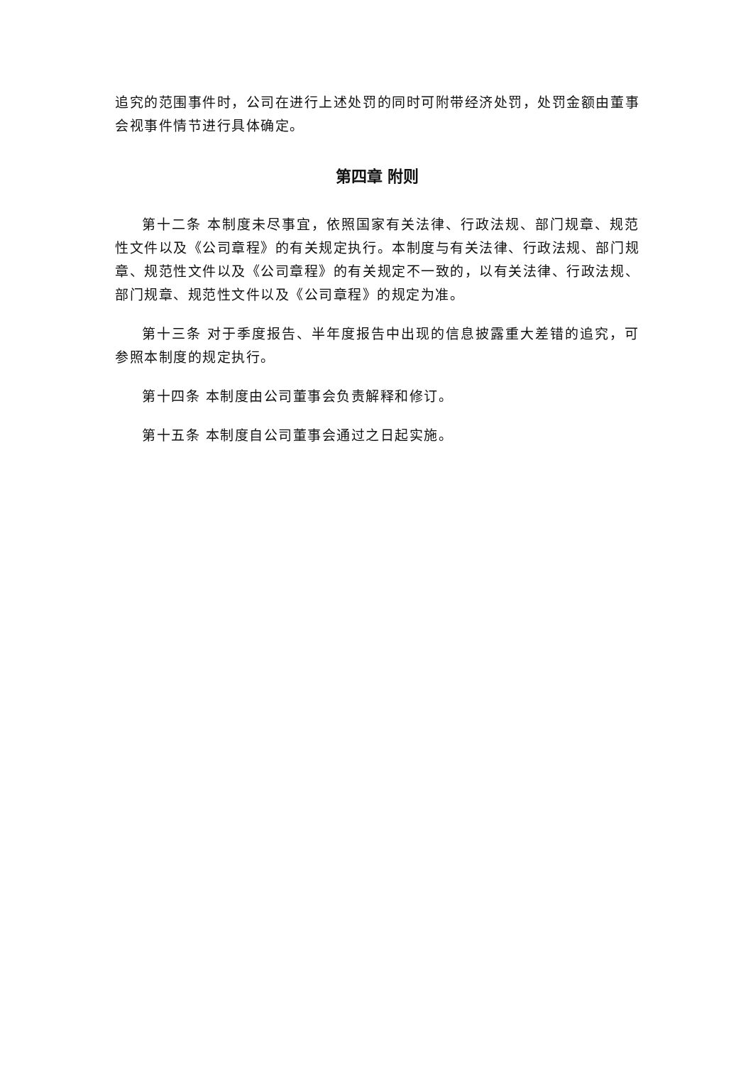追究的范围事件时，公司在进行上述处罚的同时可附带经济处罚，处罚金额由董事会视事件情节进行具体确定。
第四章 附则
第十二条 本制度未尽事宜，依照国家有关法律、行政法规、部门规章、规范性文件以及《公司章程》的有关规定执行。本制度与有关法律、行政法规、部门规章、规范性文件以及《公司章程》的有关规定不一致的，以有关法律、行政法规、部门规章、规范性文件以及《公司章程》的规定为准。
第十三条 对于季度报告、半年度报告中出现的信息披露重大差错的追究，可参照本制度的规定执行。
第十四条 本制度由公司董事会负责解释和修订。
第十五条 本制度自公司董事会通过之日起实施。